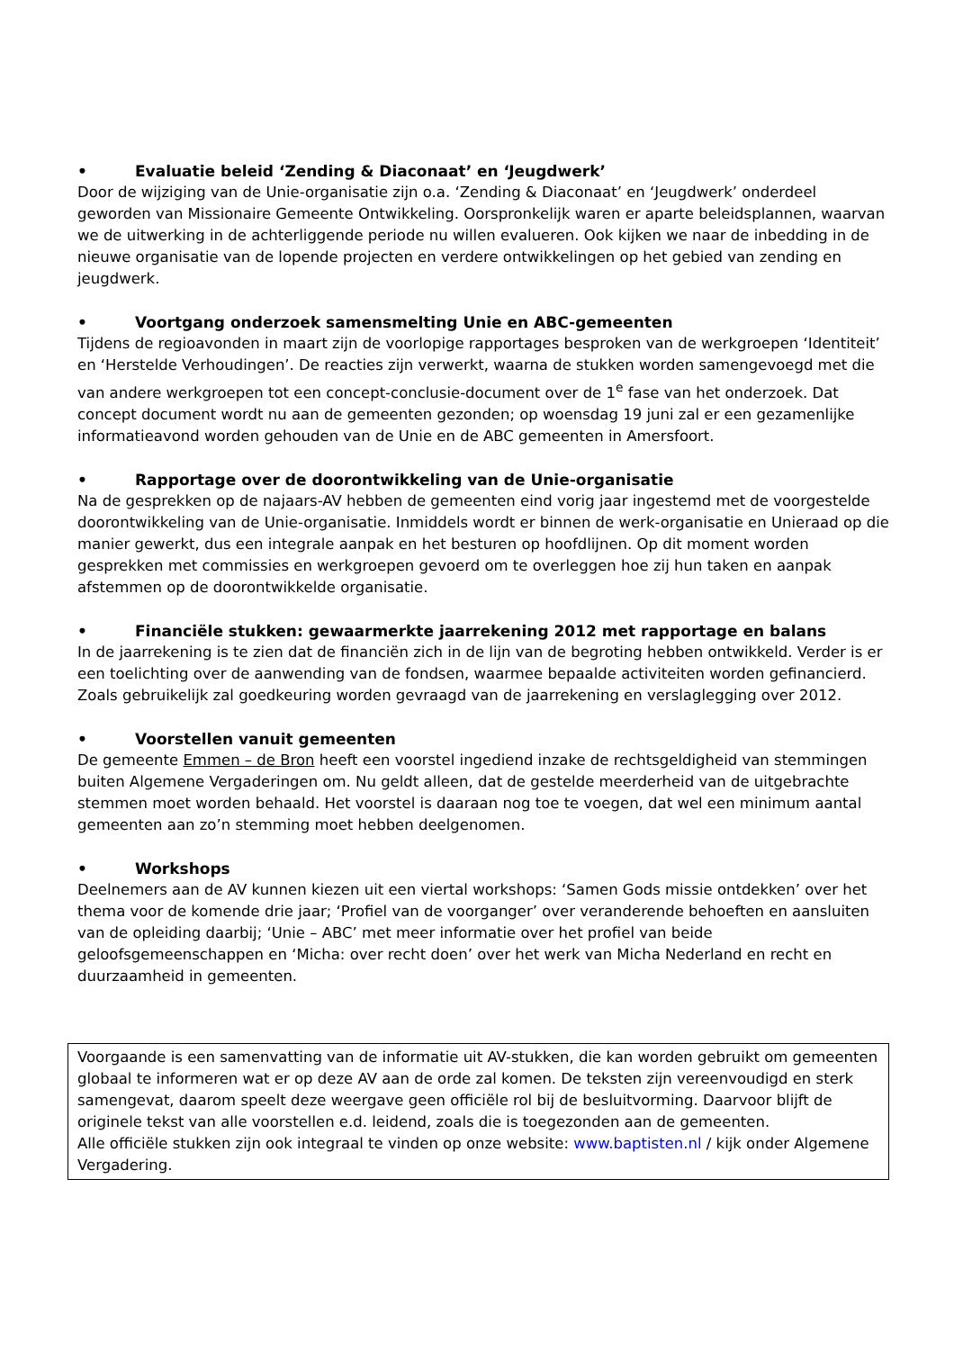• Evaluatie beleid ‘Zending & Diaconaat’ en ‘Jeugdwerk’
Door de wijziging van de Unie-organisatie zijn o.a. ‘Zending & Diaconaat’ en ‘Jeugdwerk’ onderdeel geworden van Missionaire Gemeente Ontwikkeling. Oorspronkelijk waren er aparte beleidsplannen, waarvan we de uitwerking in de achterliggende periode nu willen evalueren. Ook kijken we naar de inbedding in de nieuwe organisatie van de lopende projecten en verdere ontwikkelingen op het gebied van zending en jeugdwerk.
• Voortgang onderzoek samensmelting Unie en ABC-gemeenten
Tijdens de regioavonden in maart zijn de voorlopige rapportages besproken van de werkgroepen ‘Identiteit’ en ‘Herstelde Verhoudingen’. De reacties zijn verwerkt, waarna de stukken worden samengevoegd met die van andere werkgroepen tot een concept-conclusie-document over de 1<sup>e</sup> fase van het onderzoek. Dat concept document wordt nu aan de gemeenten gezonden; op woensdag 19 juni zal er een gezamenlijke informatieavond worden gehouden van de Unie en de ABC gemeenten in Amersfoort.
• Rapportage over de doorontwikkeling van de Unie-organisatie
Na de gesprekken op de najaars-AV hebben de gemeenten eind vorig jaar ingestemd met de voorgestelde doorontwikkeling van de Unie-organisatie. Inmiddels wordt er binnen de werk-organisatie en Unieraad op die manier gewerkt, dus een integrale aanpak en het besturen op hoofdlijnen. Op dit moment worden gesprekken met commissies en werkgroepen gevoerd om te overleggen hoe zij hun taken en aanpak afstemmen op de doorontwikkelde organisatie.
• Financiële stukken: gewaarmerkte jaarrekening 2012 met rapportage en balans
In de jaarrekening is te zien dat de financiën zich in de lijn van de begroting hebben ontwikkeld. Verder is er een toelichting over de aanwending van de fondsen, waarmee bepaalde activiteiten worden gefinancierd. Zoals gebruikelijk zal goedkeuring worden gevraagd van de jaarrekening en verslaglegging over 2012.
• Voorstellen vanuit gemeenten
De gemeente Emmen – de Bron heeft een voorstel ingediend inzake de rechtsgeldigheid van stemmingen buiten Algemene Vergaderingen om. Nu geldt alleen, dat de gestelde meerderheid van de uitgebrachte stemmen moet worden behaald. Het voorstel is daaraan nog toe te voegen, dat wel een minimum aantal gemeenten aan zo’n stemming moet hebben deelgenomen.
• Workshops
Deelnemers aan de AV kunnen kiezen uit een viertal workshops: ‘Samen Gods missie ontdekken’ over het thema voor de komende drie jaar; ‘Profiel van de voorganger’ over veranderende behoeften en aansluiten van de opleiding daarbij; ‘Unie – ABC’ met meer informatie over het profiel van beide geloofsgemeenschappen en ‘Micha: over recht doen’ over het werk van Micha Nederland en recht en duurzaamheid in gemeenten.
Voorgaande is een samenvatting van de informatie uit AV-stukken, die kan worden gebruikt om gemeenten globaal te informeren wat er op deze AV aan de orde zal komen. De teksten zijn vereenvoudigd en sterk samengevat, daarom speelt deze weergave geen officiële rol bij de besluitvorming. Daarvoor blijft de originele tekst van alle voorstellen e.d. leidend, zoals die is toegezonden aan de gemeenten.
Alle officiële stukken zijn ook integraal te vinden op onze website: www.baptisten.nl / kijk onder Algemene Vergadering.